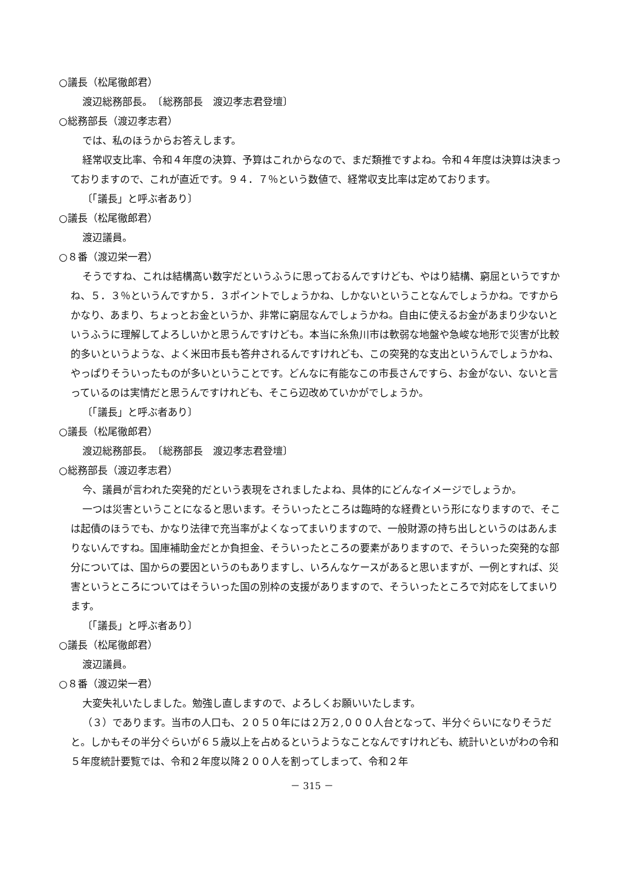○議長（松尾徹郎君）
渡辺総務部長。　〔総務部長　渡辺孝志君登壇〕
○総務部長（渡辺孝志君）
では、私のほうからお答えします。
経常収支比率、令和４年度の決算、予算はこれからなので、まだ類推ですよね。令和４年度は決算は決まっておりますので、これが直近です。９４．７％という数値で、経常収支比率は定めております。
〔「議長」と呼ぶ者あり〕
○議長（松尾徹郎君）
渡辺議員。
○８番（渡辺栄一君）
そうですね、これは結構高い数字だというふうに思っておるんですけども、やはり結構、窮屈というですかね、５．３％というんですか５．３ポイントでしょうかね、しかないということなんでしょうかね。ですからかなり、あまり、ちょっとお金というか、非常に窮屈なんでしょうかね。自由に使えるお金があまり少ないというふうに理解してよろしいかと思うんですけども。本当に糸魚川市は軟弱な地盤や急峻な地形で災害が比較的多いというような、よく米田市長も答弁されるんですけれども、この突発的な支出というんでしょうかね、やっぱりそういったものが多いということです。どんなに有能なこの市長さんですら、お金がない、ないと言っているのは実情だと思うんですけれども、そこら辺改めていかがでしょうか。
〔「議長」と呼ぶ者あり〕
○議長（松尾徹郎君）
渡辺総務部長。　〔総務部長　渡辺孝志君登壇〕
○総務部長（渡辺孝志君）
今、議員が言われた突発的だという表現をされましたよね、具体的にどんなイメージでしょうか。
一つは災害ということになると思います。そういったところは臨時的な経費という形になりますので、そこは起債のほうでも、かなり法律で充当率がよくなってまいりますので、一般財源の持ち出しというのはあんまりないんですね。国庫補助金だとか負担金、そういったところの要素がありますので、そういった突発的な部分については、国からの要因というのもありますし、いろんなケースがあると思いますが、一例とすれば、災害というところについてはそういった国の別枠の支援がありますので、そういったところで対応をしてまいります。
〔「議長」と呼ぶ者あり〕
○議長（松尾徹郎君）
渡辺議員。
○８番（渡辺栄一君）
大変失礼いたしました。勉強し直しますので、よろしくお願いいたします。
（３）であります。当市の人口も、２０５０年には２万２,０００人台となって、半分ぐらいになりそうだと。しかもその半分ぐらいが６５歳以上を占めるというようなことなんですけれども、統計いといがわの令和５年度統計要覧では、令和２年度以降２００人を割ってしまって、令和２年
－ 315 －